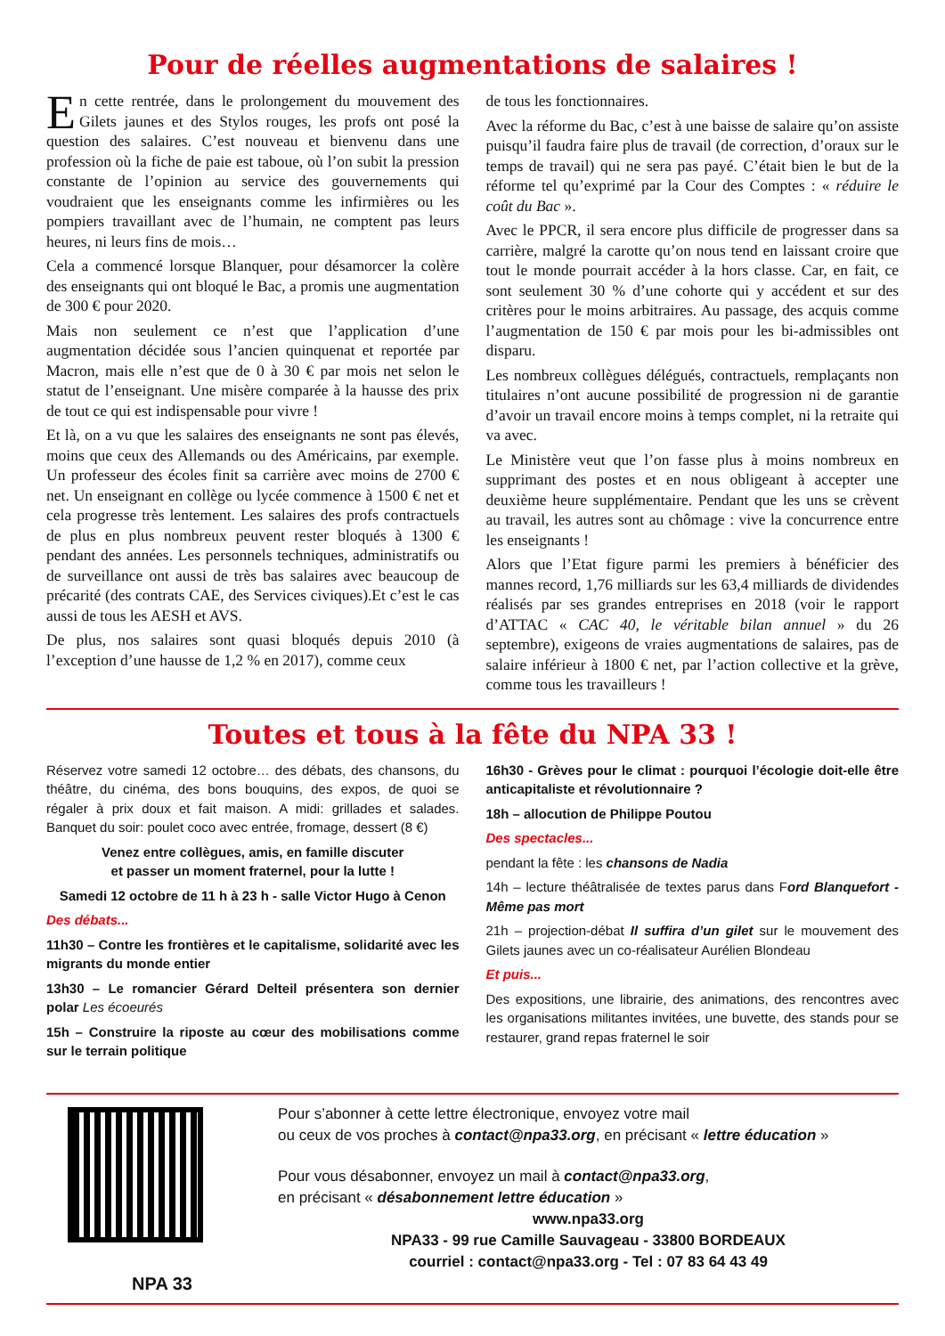Pour de réelles augmentations de salaires !
En cette rentrée, dans le prolongement du mouvement des Gilets jaunes et des Stylos rouges, les profs ont posé la question des salaires. C’est nouveau et bienvenu dans une profession où la fiche de paie est taboue, où l’on subit la pression constante de l’opinion au service des gouvernements qui voudraient que les enseignants comme les infirmières ou les pompiers travaillant avec de l’humain, ne comptent pas leurs heures, ni leurs fins de mois…
Cela a commencé lorsque Blanquer, pour désamorcer la colère des enseignants qui ont bloqué le Bac, a promis une augmentation de 300 € pour 2020.
Mais non seulement ce n’est que l’application d’une augmentation décidée sous l’ancien quinquenat et reportée par Macron, mais elle n’est que de 0 à 30 € par mois net selon le statut de l’enseignant. Une misère comparée à la hausse des prix de tout ce qui est indispensable pour vivre !
Et là, on a vu que les salaires des enseignants ne sont pas élevés, moins que ceux des Allemands ou des Américains, par exemple. Un professeur des écoles finit sa carrière avec moins de 2700 € net. Un enseignant en collège ou lycée commence à 1500 € net et cela progresse très lentement. Les salaires des profs contractuels de plus en plus nombreux peuvent rester bloqués à 1300 € pendant des années. Les personnels techniques, administratifs ou de surveillance ont aussi de très bas salaires avec beaucoup de précarité (des contrats CAE, des Services civiques).Et c’est le cas aussi de tous les AESH et AVS.
De plus, nos salaires sont quasi bloqués depuis 2010 (à l’exception d’une hausse de 1,2 % en 2017), comme ceux
de tous les fonctionnaires.
Avec la réforme du Bac, c’est à une baisse de salaire qu’on assiste puisqu’il faudra faire plus de travail (de correction, d’oraux sur le temps de travail) qui ne sera pas payé. C’était bien le but de la réforme tel qu’exprimé par la Cour des Comptes : « réduire le coût du Bac ».
Avec le PPCR, il sera encore plus difficile de progresser dans sa carrière, malgré la carotte qu’on nous tend en laissant croire que tout le monde pourrait accéder à la hors classe. Car, en fait, ce sont seulement 30 % d’une cohorte qui y accédent et sur des critères pour le moins arbitraires. Au passage, des acquis comme l’augmentation de 150 € par mois pour les bi-admissibles ont disparu.
Les nombreux collègues délégués, contractuels, remplaçants non titulaires n’ont aucune possibilité de progression ni de garantie d’avoir un travail encore moins à temps complet, ni la retraite qui va avec.
Le Ministère veut que l’on fasse plus à moins nombreux en supprimant des postes et en nous obligeant à accepter une deuxième heure supplémentaire. Pendant que les uns se crèvent au travail, les autres sont au chômage : vive la concurrence entre les enseignants !
Alors que l’Etat figure parmi les premiers à bénéficier des mannes record, 1,76 milliards sur les 63,4 milliards de dividendes réalisés par ses grandes entreprises en 2018 (voir le rapport d’ATTAC « CAC 40, le véritable bilan annuel » du 26 septembre), exigeons de vraies augmentations de salaires, pas de salaire inférieur à 1800 € net, par l’action collective et la grève, comme tous les travailleurs !
Toutes et tous à la fête du NPA 33 !
Réservez votre samedi 12 octobre… des débats, des chansons, du théâtre, du cinéma, des bons bouquins, des expos, de quoi se régaler à prix doux et fait maison. A midi: grillades et salades. Banquet du soir: poulet coco avec entrée, fromage, dessert (8 €)
Venez entre collègues, amis, en famille discuter
et passer un moment fraternel, pour la lutte !
Samedi 12 octobre de 11 h à 23 h - salle Victor Hugo à Cenon
Des débats...
11h30 – Contre les frontières et le capitalisme, solidarité avec les migrants du monde entier
13h30 – Le romancier Gérard Delteil présentera son dernier polar Les écoeurés
15h – Construire la riposte au cœur des mobilisations comme sur le terrain politique
16h30 - Grèves pour le climat : pourquoi l’écologie doit-elle être anticapitaliste et révolutionnaire ?
18h – allocution de Philippe Poutou
Des spectacles...
pendant la fête : les chansons de Nadia
14h – lecture théâtralisée de textes parus dans Ford Blanquefort - Même pas mort
21h – projection-débat Il suffira d’un gilet sur le mouvement des Gilets jaunes avec un co-réalisateur Aurélien Blondeau
Et puis...
Des expositions, une librairie, des animations, des rencontres avec les organisations militantes invitées, une buvette, des stands pour se restaurer, grand repas fraternel le soir
NPA 33
Pour s’abonner à cette lettre électronique, envoyez votre mail
ou ceux de vos proches à contact@npa33.org, en précisant « lettre éducation »
Pour vous désabonner, envoyez un mail à contact@npa33.org,
en précisant « désabonnement lettre éducation »
www.npa33.org
NPA33 - 99 rue Camille Sauvageau - 33800 BORDEAUX
courriel : contact@npa33.org - Tel : 07 83 64 43 49